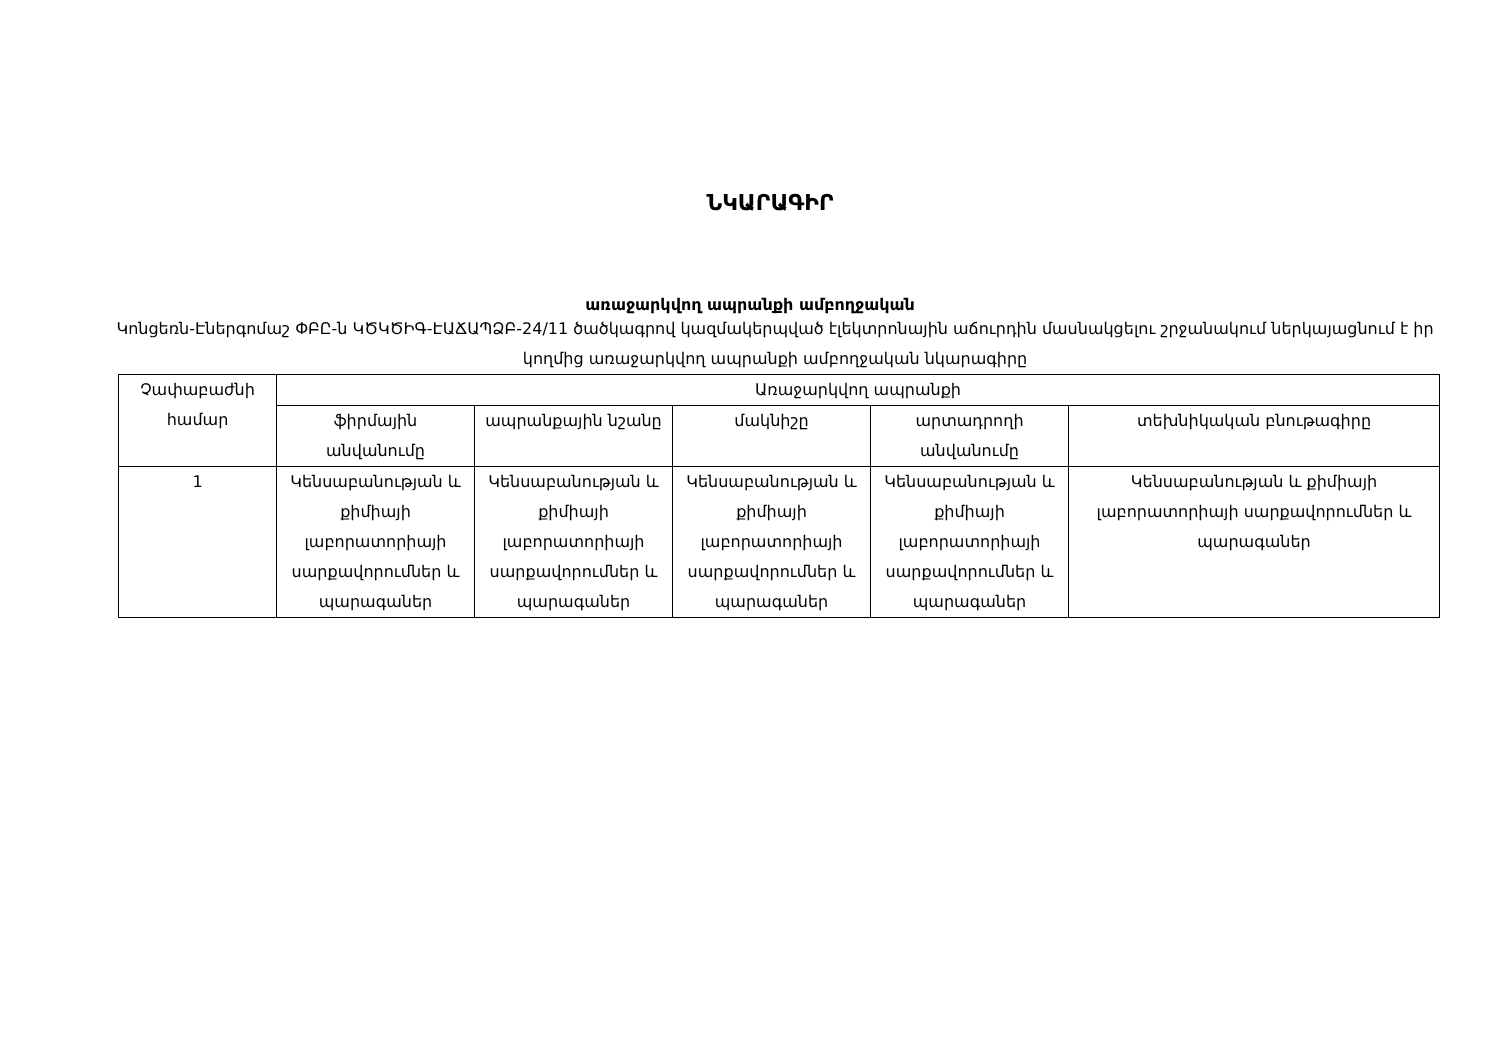ՆԿԱՐԱԳԻՐ
առաջարկվող ապրանքի ամբողջական
Կոնցեռն-Էներգոմաշ ՓԲԸ-ն ԿԾԿԾԻԳ-ԷԱՃԱՊՁԲ-24/11 ծածկագրով կազմակերպված էլեկտրոնային աճուրդին մասնակցելու շրջանակում ներկայացնում է իր կողմից առաջարկվող ապրանքի ամբողջական նկարագիրը
| Չափաբաժնի համար | Առաջարկվող ապրանքի | | | | |
| --- | --- | --- | --- | --- | --- |
| | ֆիրմային անվանումը | ապրանքային նշանը | մակնիշը | արտադրողի անվանումը | տեխնիկական բնութագիրը |
| 1 | Կենսաբանության և քիմիայի լաբորատորիայի սարքավորումներ և պարագաներ | Կենսաբանության և քիմիայի լաբորատորիայի սարքավորումներ և պարագաներ | Կենսաբանության և քիմիայի լաբորատորիայի սարքավորումներ և պարագաներ | Կենսաբանության և քիմիայի լաբորատորիայի սարքավորումներ և պարագաներ | Կենսաբանության և քիմիայի լաբորատորիայի սարքավորումներ և պարագաներ |